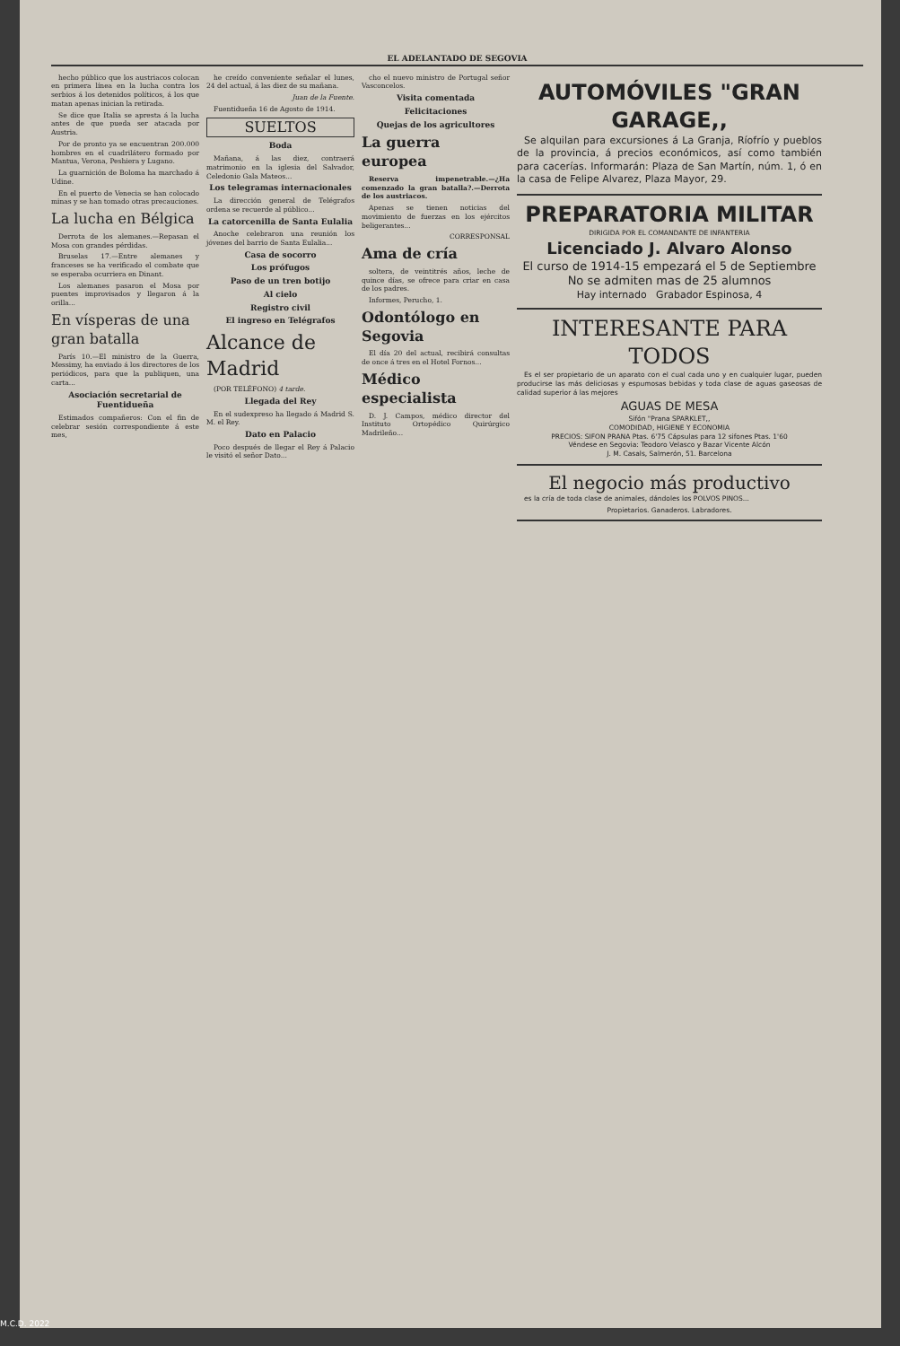EL ADELANTADO DE SEGOVIA
hecho público que los austriacos colocan en primera línea en la lucha contra los serbios á los detenidos políticos, á los que matan apenas inician la retirada.
Se dice que Italia se apresta á la lucha antes de que pueda ser atacada por Austria.
Por de pronto ya se encuentran 200.000 hombres en el cuadrilátero formado por Mantua, Verona, Peshiera y Lugano.
La guarnición de Boloma ha marchado á Udine.
En el puerto de Venecia se han colocado minas y se han tomado otras precauciones.
La lucha en Bélgica
Derrota de los alemanes.—Repasan el Mosa con grandes pérdidas.
Bruselas 17.—Entre alemanes y franceses se ha verificado el combate que se esperaba ocurriera en Dinant.
Los alemanes pasaron el Mosa por puentes improvisados y llegaron á la orilla...
En vísperas de una gran batalla
París 10.—El ministro de la Guerra, Messimy, ha enviado á los directores de los periódicos, para que la publiquen, una carta...
Asociación secretarial de Fuentidueña
Estimados compañeros: Con el fin de celebrar sesión correspondiente á este mes,
he creído conveniente señalar el lunes, 24 del actual, á las diez de su mañana.
Juan de la Fuente.
Fuentidueña 16 de Agosto de 1914.
SUELTOS
Boda
Mañana, á las diez, contraerá matrimonio en la iglesia del Salvador, Celedonio Gala Mateos...
Los telegramas internacionales
La dirección general de Telégrafos ordena se recuerde al público...
La catorcenilla de Santa Eulalia
Anoche celebraron una reunión los jóvenes del barrio de Santa Eulalia...
Casa de socorro
Los prófugos
Paso de un tren botijo
Al cielo
Registro civil
El ingreso en Telégrafos
Alcance de Madrid
(POR TELÉFONO) 4 tarde.
Llegada del Rey
En el sudexpreso ha llegado á Madrid S. M. el Rey.
Dato en Palacio
Poco después de llegar el Rey á Palacio le visitó el señor Dato...
cho el nuevo ministro de Portugal señor Vasconcelos.
Visita comentada
Felicitaciones
Quejas de los agricultores
La guerra europea
Reserva impenetrable.—¿Ha comenzado la gran batalla?.—Derrota de los austriacos.
Apenas se tienen noticias del movimiento de fuerzas en los ejércitos beligerantes...
CORRESPONSAL
Ama de cría
soltera, de veintitrés años, leche de quince días, se ofrece para criar en casa de los padres.
Informes, Perucho, 1.
Odontólogo en Segovia
El día 20 del actual, recibirá consultas de once á tres en el Hotel Fornos...
Médico especialista
D. J. Campos, médico director del Instituto Ortopédico Quirúrgico Madrileño...
AUTOMÓVILES "GRAN GARAGE,,
Se alquilan para excursiones á La Granja, Ríofrío y pueblos de la provincia, á precios económicos, así como también para cacerías. Informarán: Plaza de San Martín, núm. 1, ó en la casa de Felipe Alvarez, Plaza Mayor, 29.
PREPARATORIA MILITAR
DIRIGIDA POR EL COMANDANTE DE INFANTERIA
Licenciado J. Alvaro Alonso
El curso de 1914-15 empezará el 5 de Septiembre
No se admiten mas de 25 alumnos
Hay internado Grabador Espinosa, 4
INTERESANTE PARA TODOS
Es el ser propietario de un aparato con el cual cada uno y en cualquier lugar, pueden producirse las más deliciosas y espumosas bebidas y toda clase de aguas gaseosas de calidad superior á las mejores
AGUAS DE MESA
Sifón "Prana SPARKLET,,
COMODIDAD, HIGIENE Y ECONOMIA
PRECIOS: SIFON PRANA Ptas. 6'75 Cápsulas para 12 sifones Ptas. 1'60
Véndese en Segovia: Teodoro Velasco y Bazar Vicente Alcón
J. M. Casals, Salmerón, 51. Barcelona
El negocio más productivo
es la cría de toda clase de animales, dándoles los POLVOS PINOS...
Propietarios. Ganaderos. Labradores.
M.C.D. 2022